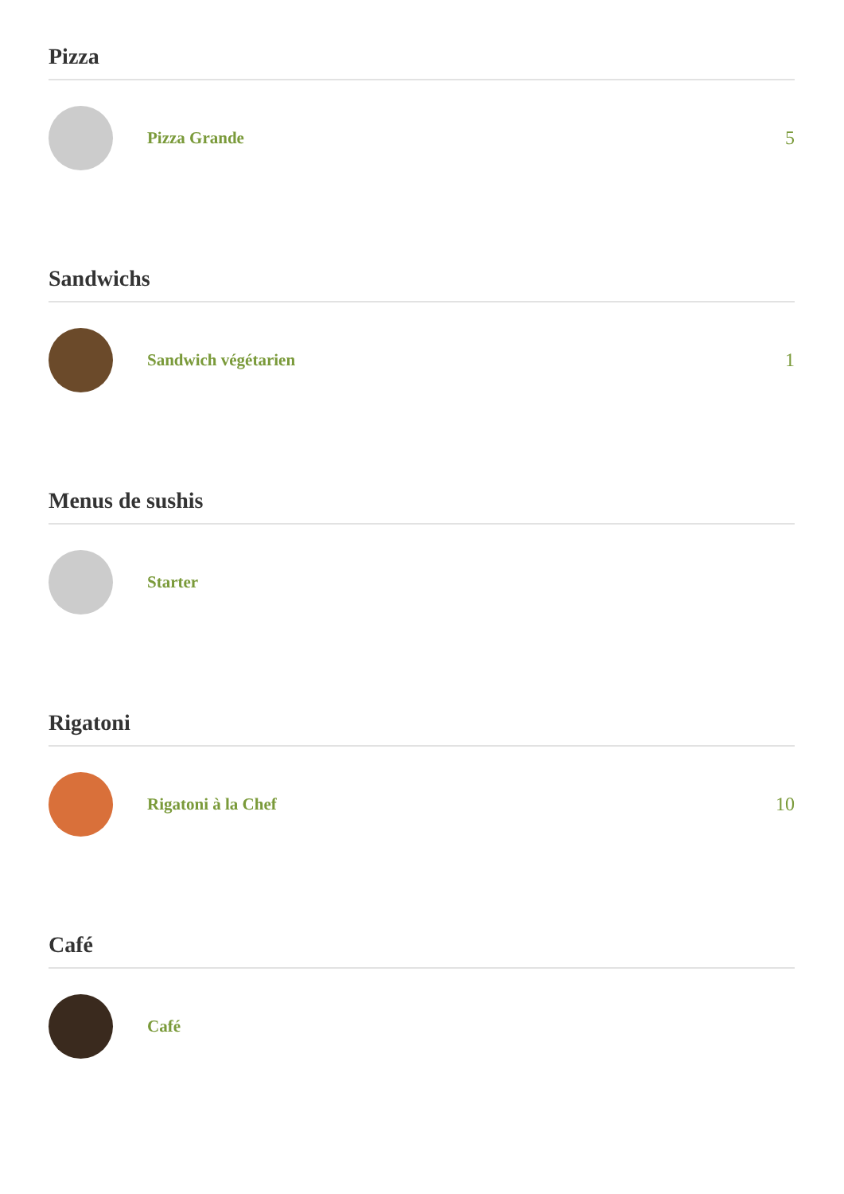Pizza
Pizza Grande 5
Sandwichs
Sandwich végétarien 1
Menus de sushis
Starter
Rigatoni
Rigatoni à la Chef 10
Café
Café